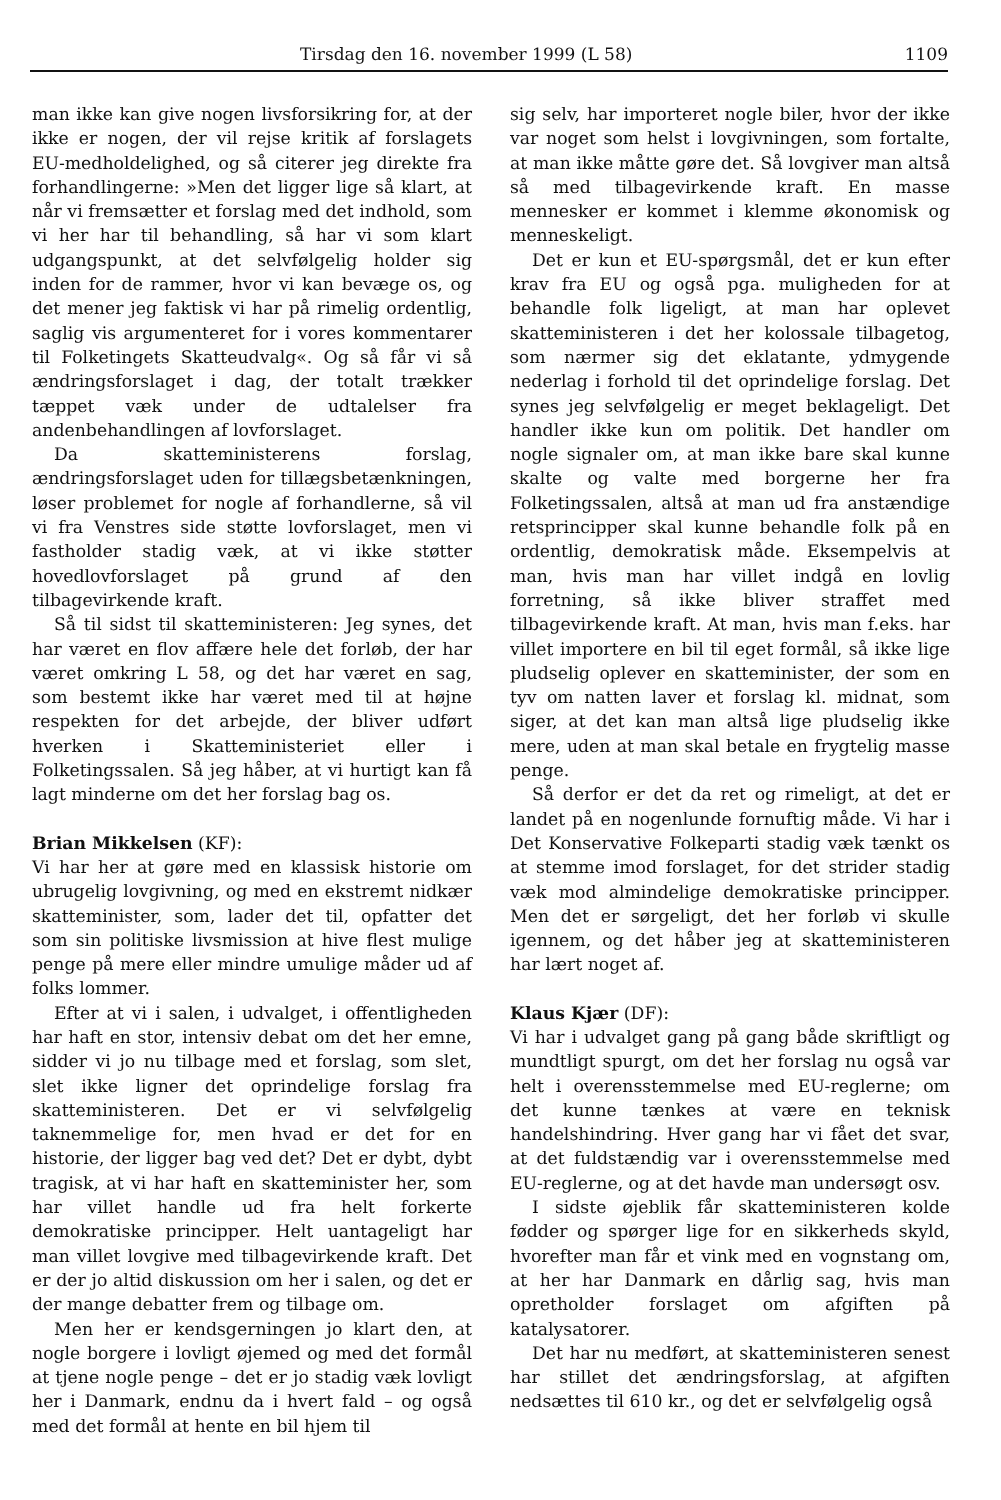Tirsdag den 16. november 1999 (L 58) 1109
man ikke kan give nogen livsforsikring for, at der ikke er nogen, der vil rejse kritik af forslagets EU-medholdelighed, og så citerer jeg direkte fra forhandlingerne: »Men det ligger lige så klart, at når vi fremsætter et forslag med det indhold, som vi her har til behandling, så har vi som klart udgangspunkt, at det selvfølgelig holder sig inden for de rammer, hvor vi kan bevæge os, og det mener jeg faktisk vi har på rimelig ordentlig, saglig vis argumenteret for i vores kommentarer til Folketingets Skatteudvalg«. Og så får vi så ændringsforslaget i dag, der totalt trækker tæppet væk under de udtalelser fra andenbehandlingen af lovforslaget.
Da skatteministerens forslag, ændringsforslaget uden for tillægsbetænkningen, løser problemet for nogle af forhandlerne, så vil vi fra Venstres side støtte lovforslaget, men vi fastholder stadig væk, at vi ikke støtter hovedlovforslaget på grund af den tilbagevirkende kraft.
Så til sidst til skatteministeren: Jeg synes, det har været en flov affære hele det forløb, der har været omkring L 58, og det har været en sag, som bestemt ikke har været med til at højne respekten for det arbejde, der bliver udført hverken i Skatteministeriet eller i Folketingssalen. Så jeg håber, at vi hurtigt kan få lagt minderne om det her forslag bag os.
Brian Mikkelsen (KF):
Vi har her at gøre med en klassisk historie om ubrugelig lovgivning, og med en ekstremt nidkær skatteminister, som, lader det til, opfatter det som sin politiske livsmission at hive flest mulige penge på mere eller mindre umulige måder ud af folks lommer.
Efter at vi i salen, i udvalget, i offentligheden har haft en stor, intensiv debat om det her emne, sidder vi jo nu tilbage med et forslag, som slet, slet ikke ligner det oprindelige forslag fra skatteministeren. Det er vi selvfølgelig taknemmelige for, men hvad er det for en historie, der ligger bag ved det? Det er dybt, dybt tragisk, at vi har haft en skatteminister her, som har villet handle ud fra helt forkerte demokratiske principper. Helt uantageligt har man villet lovgive med tilbagevirkende kraft. Det er der jo altid diskussion om her i salen, og det er der mange debatter frem og tilbage om.
Men her er kendsgerningen jo klart den, at nogle borgere i lovligt øjemed og med det formål at tjene nogle penge – det er jo stadig væk lovligt her i Danmark, endnu da i hvert fald – og også med det formål at hente en bil hjem til
sig selv, har importeret nogle biler, hvor der ikke var noget som helst i lovgivningen, som fortalte, at man ikke måtte gøre det. Så lovgiver man altså så med tilbagevirkende kraft. En masse mennesker er kommet i klemme økonomisk og menneskeligt.
Det er kun et EU-spørgsmål, det er kun efter krav fra EU og også pga. muligheden for at behandle folk ligeligt, at man har oplevet skatteministeren i det her kolossale tilbagetog, som nærmer sig det eklatante, ydmygende nederlag i forhold til det oprindelige forslag. Det synes jeg selvfølgelig er meget beklageligt. Det handler ikke kun om politik. Det handler om nogle signaler om, at man ikke bare skal kunne skalte og valte med borgerne her fra Folketingssalen, altså at man ud fra anstændige retsprincipper skal kunne behandle folk på en ordentlig, demokratisk måde. Eksempelvis at man, hvis man har villet indgå en lovlig forretning, så ikke bliver straffet med tilbagevirkende kraft. At man, hvis man f.eks. har villet importere en bil til eget formål, så ikke lige pludselig oplever en skatteminister, der som en tyv om natten laver et forslag kl. midnat, som siger, at det kan man altså lige pludselig ikke mere, uden at man skal betale en frygtelig masse penge.
Så derfor er det da ret og rimeligt, at det er landet på en nogenlunde fornuftig måde. Vi har i Det Konservative Folkeparti stadig væk tænkt os at stemme imod forslaget, for det strider stadig væk mod almindelige demokratiske principper. Men det er sørgeligt, det her forløb vi skulle igennem, og det håber jeg at skatteministeren har lært noget af.
Klaus Kjær (DF):
Vi har i udvalget gang på gang både skriftligt og mundtligt spurgt, om det her forslag nu også var helt i overensstemmelse med EU-reglerne; om det kunne tænkes at være en teknisk handelshindring. Hver gang har vi fået det svar, at det fuldstændig var i overensstemmelse med EU-reglerne, og at det havde man undersøgt osv.
I sidste øjeblik får skatteministeren kolde fødder og spørger lige for en sikkerheds skyld, hvorefter man får et vink med en vognstang om, at her har Danmark en dårlig sag, hvis man opretholder forslaget om afgiften på katalysatorer.
Det har nu medført, at skatteministeren senest har stillet det ændringsforslag, at afgiften nedsættes til 610 kr., og det er selvfølgelig også